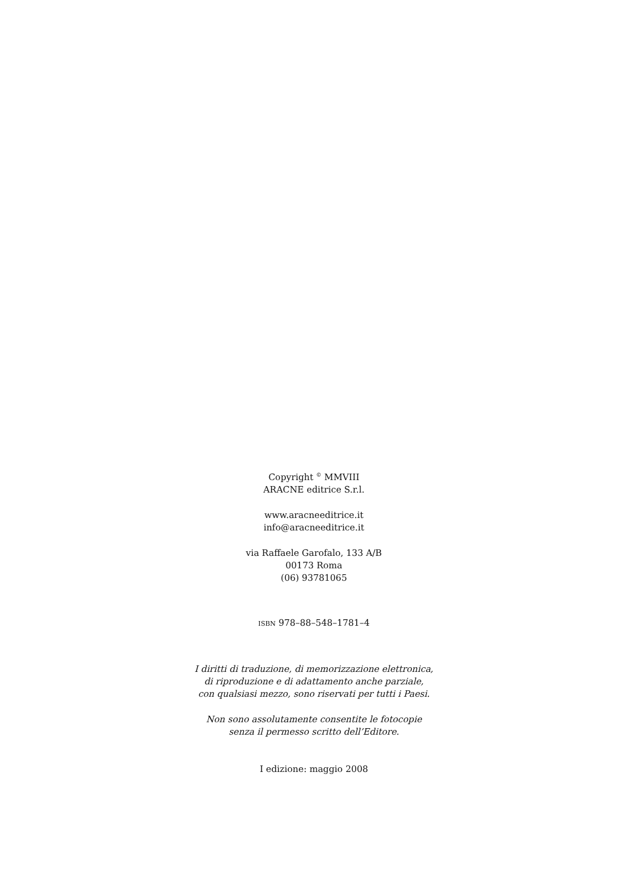Copyright <sup>©</sup> MMVIII
ARACNE editrice S.r.l.
www.aracneeditrice.it
info@aracneeditrice.it
via Raffaele Garofalo, 133 A/B
00173 Roma
(06) 93781065
ISBN 978–88–548–1781–4
I diritti di traduzione, di memorizzazione elettronica,
di riproduzione e di adattamento anche parziale,
con qualsiasi mezzo, sono riservati per tutti i Paesi.
Non sono assolutamente consentite le fotocopie
senza il permesso scritto dell’Editore.
I edizione: maggio 2008